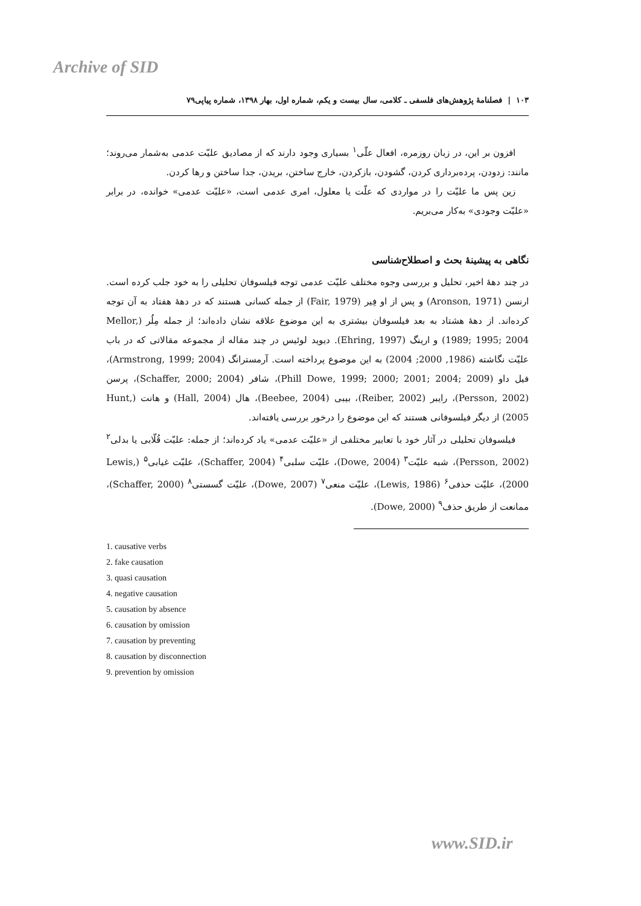Archive of SID
۱۰۳ | فصلنامهٔ پژوهش‌های فلسفی ـ کلامی، سال بیست و یکم، شماره اول، بهار ۱۳۹۸، شماره پیاپی۷۹
افزون بر این، در زبان روزمره، افعال علّی<sup>۱</sup> بسیاری وجود دارند که از مصادیق علیّت عدمی به‌شمار می‌روند؛ مانند: زدودن، پرده‌برداری کردن، گشودن، بازکردن، خارج ساختن، بریدن، جدا ساختن و رها کردن.
زین پس ما علیّت را در مواردی که علّت یا معلول، امری عدمی است، «علیّت عدمی» خوانده، در برابر «علیّت وجودی» به‌کار می‌بریم.
نگاهی به پیشینهٔ بحث و اصطلاح‌شناسی
در چند دههٔ اخیر، تحلیل و بررسی وجوه مختلف علیّت عدمی توجه فیلسوفان تحلیلی را به خود جلب کرده است. ارنسن (Aronson, 1971) و پس از او فِیر (Fair, 1979) از جمله کسانی هستند که در دههٔ هفتاد به آن توجه کرده‌اند. از دههٔ هشتاد به بعد فیلسوفان بیشتری به این موضوع علاقه نشان داده‌اند؛ از جمله مِلُر (Mellor, 1989; 1995; 2004) و ارینگ (Ehring, 1997). دیوید لوئیس در چند مقاله از مجموعه مقالاتی که در باب علیّت نگاشته (1986, 2000; 2004) به این موضوع پرداخته است. آرمسترانگ (Armstrong, 1999; 2004)، فیل داو (Phill Dowe, 1999; 2000; 2001; 2004; 2009)، شافر (Schaffer, 2000; 2004)، پرسن (Persson, 2002)، رایبر (Reiber, 2002)، بیبی (Beebee, 2004)، هال (Hall, 2004) و هانت (Hunt, 2005) از دیگر فیلسوفانی هستند که این موضوع را درخور بررسی یافته‌اند.
فیلسوفان تحلیلی در آثار خود با تعابیر مختلفی از «علیّت عدمی» یاد کرده‌اند؛ از جمله: علیّت قُلّابی یا بدلی<sup>۲</sup> (Persson, 2002)، شبه علیّت<sup>۳</sup> (Dowe, 2004)، علیّت سلبی<sup>۴</sup> (Schaffer, 2004)، علیّت غیابی<sup>۵</sup> (Lewis, 2000)، علیّت حذفی<sup>۶</sup> (Lewis, 1986)، علیّت منعی<sup>۷</sup> (Dowe, 2007)، علیّت گسستی<sup>۸</sup> (Schaffer, 2000)، ممانعت از طریق حذف<sup>۹</sup> (Dowe, 2000).
1. causative verbs
2. fake causation
3. quasi causation
4. negative causation
5. causation by absence
6. causation by omission
7. causation by preventing
8. causation by disconnection
9. prevention by omission
www.SID.ir